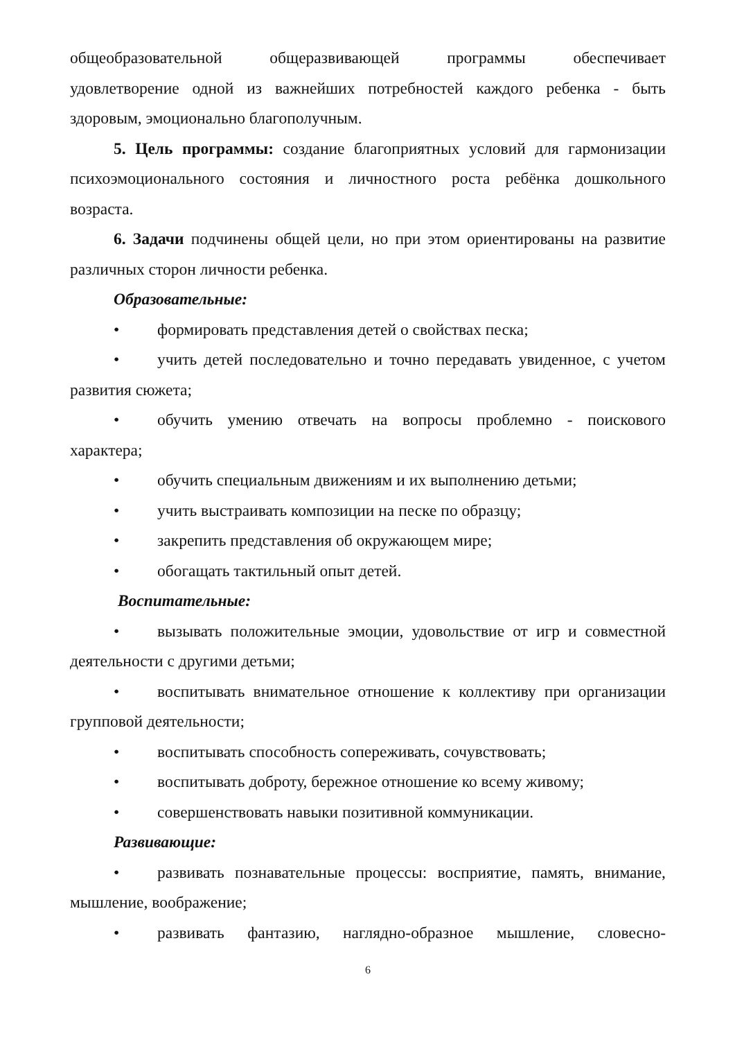общеобразовательной общеразвивающей программы обеспечивает
удовлетворение одной из важнейших потребностей каждого ребенка - быть здоровым, эмоционально благополучным.
5. Цель программы: создание благоприятных условий для гармонизации психоэмоционального состояния и личностного роста ребёнка дошкольного возраста.
6. Задачи подчинены общей цели, но при этом ориентированы на развитие различных сторон личности ребенка.
Образовательные:
• формировать представления детей о свойствах песка;
• учить детей последовательно и точно передавать увиденное, с учетом развития сюжета;
• обучить умению отвечать на вопросы проблемно - поискового характера;
• обучить специальным движениям и их выполнению детьми;
• учить выстраивать композиции на песке по образцу;
• закрепить представления об окружающем мире;
• обогащать тактильный опыт детей.
Воспитательные:
• вызывать положительные эмоции, удовольствие от игр и совместной деятельности с другими детьми;
• воспитывать внимательное отношение к коллективу при организации групповой деятельности;
• воспитывать способность сопереживать, сочувствовать;
• воспитывать доброту, бережное отношение ко всему живому;
• совершенствовать навыки позитивной коммуникации.
Развивающие:
• развивать познавательные процессы: восприятие, память, внимание, мышление, воображение;
• развивать фантазию, наглядно-образное мышление, словесно-
6